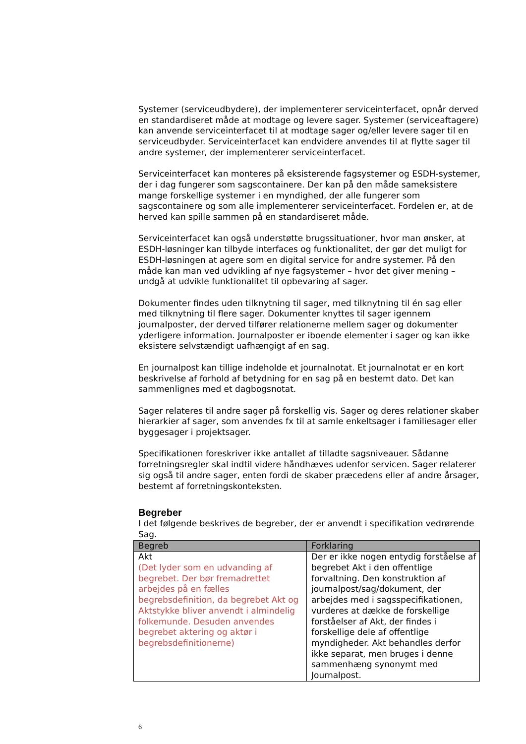Systemer (serviceudbydere), der implementerer serviceinterfacet, opnår derved en standardiseret måde at modtage og levere sager. Systemer (serviceaftagere) kan anvende serviceinterfacet til at modtage sager og/eller levere sager til en serviceudbyder. Serviceinterfacet kan endvidere anvendes til at flytte sager til andre systemer, der implementerer serviceinterfacet.
Serviceinterfacet kan monteres på eksisterende fagsystemer og ESDH-systemer, der i dag fungerer som sagscontainere. Der kan på den måde sameksistere mange forskellige systemer i en myndighed, der alle fungerer som sagscontainere og som alle implementerer serviceinterfacet. Fordelen er, at de herved kan spille sammen på en standardiseret måde.
Serviceinterfacet kan også understøtte brugssituationer, hvor man ønsker, at ESDH-løsninger kan tilbyde interfaces og funktionalitet, der gør det muligt for ESDH-løsningen at agere som en digital service for andre systemer. På den måde kan man ved udvikling af nye fagsystemer – hvor det giver mening – undgå at udvikle funktionalitet til opbevaring af sager.
Dokumenter findes uden tilknytning til sager, med tilknytning til én sag eller med tilknytning til flere sager. Dokumenter knyttes til sager igennem journalposter, der derved tilfører relationerne mellem sager og dokumenter yderligere information. Journalposter er iboende elementer i sager og kan ikke eksistere selvstændigt uafhængigt af en sag.
En journalpost kan tillige indeholde et journalnotat. Et journalnotat er en kort beskrivelse af forhold af betydning for en sag på en bestemt dato. Det kan sammenlignes med et dagbogsnotat.
Sager relateres til andre sager på forskellig vis. Sager og deres relationer skaber hierarkier af sager, som anvendes fx til at samle enkeltsager i familiesager eller byggesager i projektsager.
Specifikationen foreskriver ikke antallet af tilladte sagsniveauer. Sådanne forretningsregler skal indtil videre håndhæves udenfor servicen. Sager relaterer sig også til andre sager, enten fordi de skaber præcedens eller af andre årsager, bestemt af forretningskonteksten.
Begreber
I det følgende beskrives de begreber, der er anvendt i specifikation vedrørende Sag.
| Begreb | Forklaring |
| --- | --- |
| Akt (Det lyder som en udvanding af begrebet. Der bør fremadrettet arbejdes på en fælles begrebsdefinition, da begrebet Akt og Aktstykke bliver anvendt i almindelig folkemunde. Desuden anvendes begrebet aktering og aktør i begrebsdefinitionerne) | Der er ikke nogen entydig forståelse af begrebet Akt i den offentlige forvaltning. Den konstruktion af journalpost/sag/dokument, der arbejdes med i sagsspecifikationen, vurderes at dække de forskellige forståelser af Akt, der findes i forskellige dele af offentlige myndigheder. Akt behandles derfor ikke separat, men bruges i denne sammenhæng synonymt med Journalpost. |
6